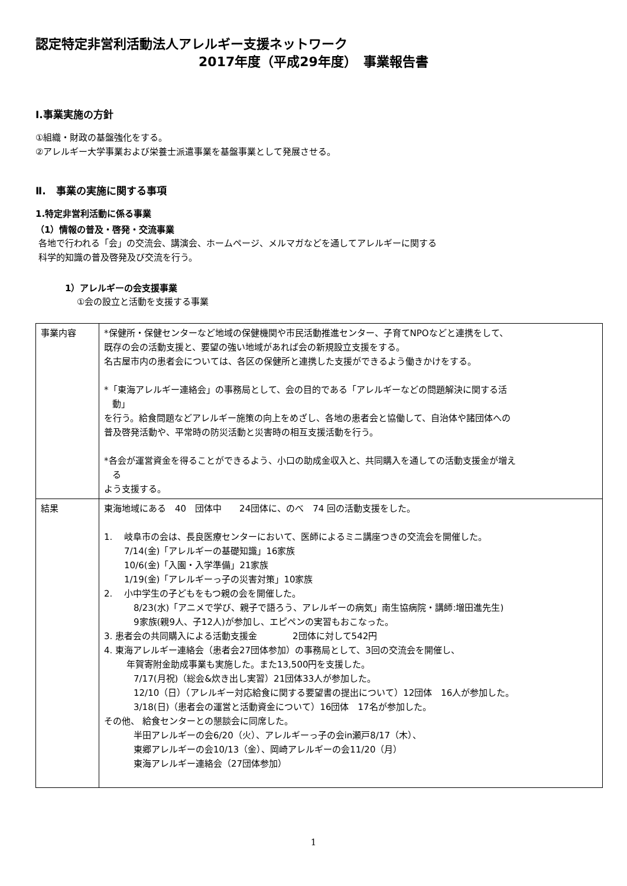認定特定非営利活動法人アレルギー支援ネットワーク
2017年度（平成29年度）　事業報告書
Ⅰ.事業実施の方針
①組織・財政の基盤強化をする。
②アレルギー大学事業および栄養士派遣事業を基盤事業として発展させる。
Ⅱ.　事業の実施に関する事項
1.特定非営利活動に係る事業
（1）情報の普及・啓発・交流事業
各地で行われる「会」の交流会、講演会、ホームページ、メルマガなどを通してアレルギーに関する
科学的知識の普及啓発及び交流を行う。
1）アレルギーの会支援事業
①会の設立と活動を支援する事業
| 事業内容 | *保健所・保健センターなど地域の保健機関や市民活動推進センター、子育てNPOなどと連携をして、 既存の会の活動支援と、要望の強い地域があれば会の新規設立支援をする。 名古屋市内の患者会については、各区の保健所と連携した支援ができるよう働きかけをする。 *「東海アレルギー連絡会」の事務局として、会の目的である「アレルギーなどの問題解決に関する活 動」 を行う。給食問題などアレルギー施策の向上をめざし、各地の患者会と協働して、自治体や諸団体への 普及啓発活動や、平常時の防災活動と災害時の相互支援活動を行う。 *各会が運営資金を得ることができるよう、小口の助成金収入と、共同購入を通しての活動支援金が増え る よう支援する。 |
| 結果 | 東海地域にある 40 団体中 24団体に、のべ 74 回の活動支援をした。 1. 岐阜市の会は、長良医療センターにおいて、医師によるミニ講座つきの交流会を開催した。 7/14(金)「アレルギーの基礎知識」16家族 10/6(金)「入園・入学準備」21家族 1/19(金)「アレルギーっ子の災害対策」10家族 2. 小中学生の子どもをもつ親の会を開催した。 8/23(水)「アニメで学び、親子で語ろう、アレルギーの病気」南生協病院・講師:増田進先生) 9家族(親9人、子12人)が参加し、エピペンの実習もおこなった。 3. 患者会の共同購入による活動支援金 2団体に対して542円 4. 東海アレルギー連絡会（患者会27団体参加）の事務局として、3回の交流会を開催し、 年賀寄附金助成事業も実施した。また13,500円を支援した。 7/17(月祝)（総会&炊き出し実習）21団体33人が参加した。 12/10（日）（アレルギー対応給食に関する要望書の提出について）12団体 16人が参加した。 3/18(日)（患者会の運営と活動資金について）16団体 17名が参加した。 その他、 給食センターとの懇談会に同席した。 半田アレルギーの会6/20（火）、アレルギーっ子の会in瀬戸8/17（木）、 東郷アレルギーの会10/13（金）、岡崎アレルギーの会11/20（月） 東海アレルギー連絡会（27団体参加） |
1